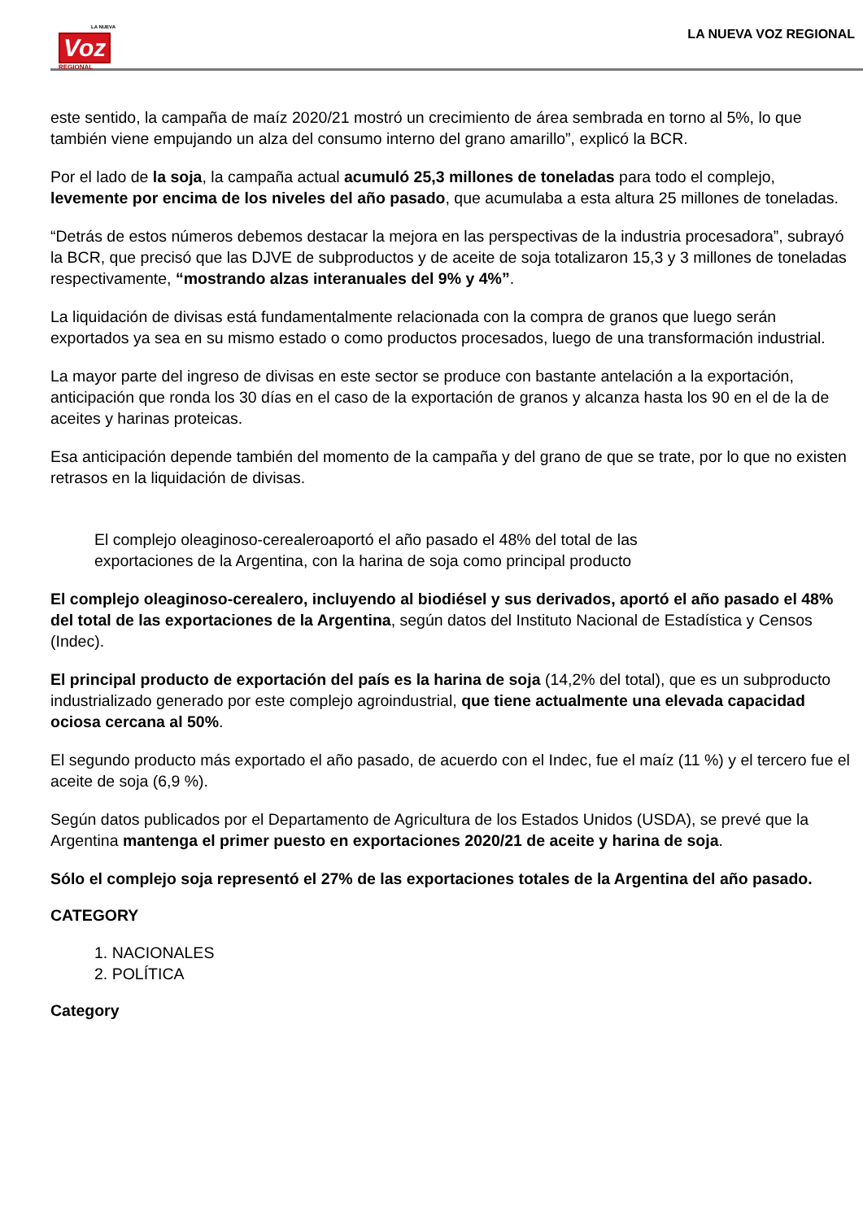LA NUEVA Voz
REGIONAL
LA NUEVA VOZ REGIONAL
este sentido, la campaña de maíz 2020/21 mostró un crecimiento de área sembrada en torno al 5%, lo que también viene empujando un alza del consumo interno del grano amarillo”, explicó la BCR.
Por el lado de la soja, la campaña actual acumuló 25,3 millones de toneladas para todo el complejo, levemente por encima de los niveles del año pasado, que acumulaba a esta altura 25 millones de toneladas.
“Detrás de estos números debemos destacar la mejora en las perspectivas de la industria procesadora”, subrayó la BCR, que precisó que las DJVE de subproductos y de aceite de soja totalizaron 15,3 y 3 millones de toneladas respectivamente, “mostrando alzas interanuales del 9% y 4%”.
La liquidación de divisas está fundamentalmente relacionada con la compra de granos que luego serán exportados ya sea en su mismo estado o como productos procesados, luego de una transformación industrial.
La mayor parte del ingreso de divisas en este sector se produce con bastante antelación a la exportación, anticipación que ronda los 30 días en el caso de la exportación de granos y alcanza hasta los 90 en el de la de aceites y harinas proteicas.
Esa anticipación depende también del momento de la campaña y del grano de que se trate, por lo que no existen retrasos en la liquidación de divisas.
El complejo oleaginoso-cerealeroaportó el año pasado el 48% del total de las exportaciones de la Argentina, con la harina de soja como principal producto
El complejo oleaginoso-cerealero, incluyendo al biodiésel y sus derivados, aportó el año pasado el 48% del total de las exportaciones de la Argentina, según datos del Instituto Nacional de Estadística y Censos (Indec).
El principal producto de exportación del país es la harina de soja (14,2% del total), que es un subproducto industrializado generado por este complejo agroindustrial, que tiene actualmente una elevada capacidad ociosa cercana al 50%.
El segundo producto más exportado el año pasado, de acuerdo con el Indec, fue el maíz (11 %) y el tercero fue el aceite de soja (6,9 %).
Según datos publicados por el Departamento de Agricultura de los Estados Unidos (USDA), se prevé que la Argentina mantenga el primer puesto en exportaciones 2020/21 de aceite y harina de soja.
Sólo el complejo soja representó el 27% de las exportaciones totales de la Argentina del año pasado.
CATEGORY
1. NACIONALES
2. POLÍTICA
Category